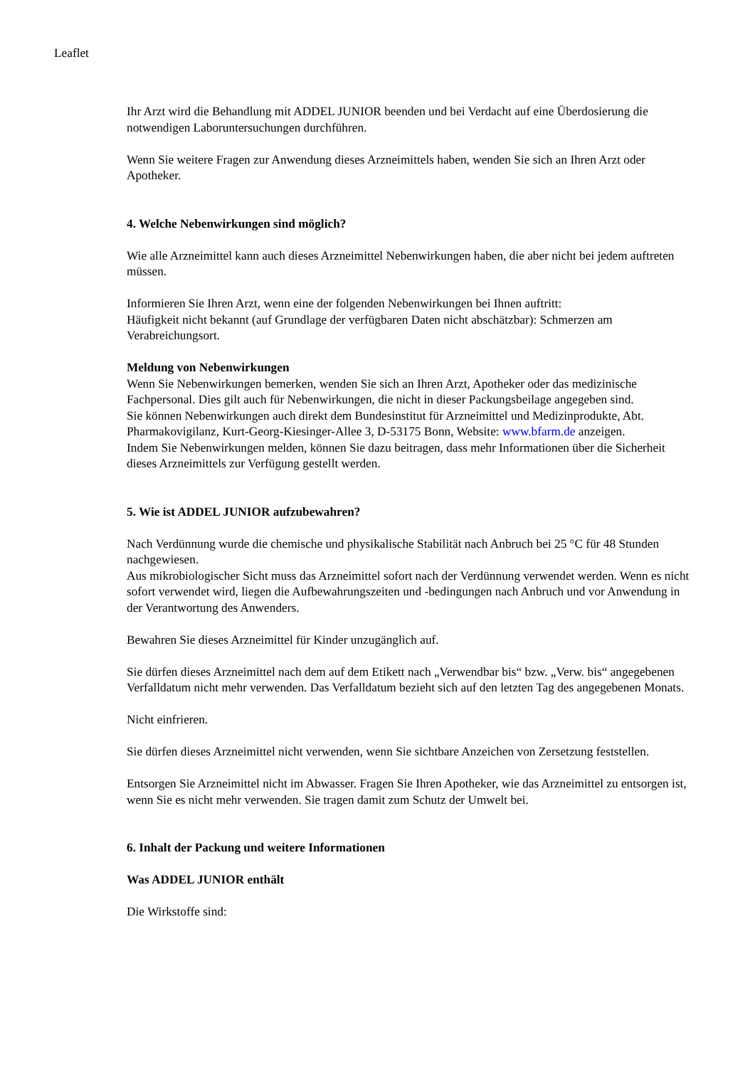Leaflet
Ihr Arzt wird die Behandlung mit ADDEL JUNIOR beenden und bei Verdacht auf eine Überdosierung die notwendigen Laboruntersuchungen durchführen.
Wenn Sie weitere Fragen zur Anwendung dieses Arzneimittels haben, wenden Sie sich an Ihren Arzt oder Apotheker.
4. Welche Nebenwirkungen sind möglich?
Wie alle Arzneimittel kann auch dieses Arzneimittel Nebenwirkungen haben, die aber nicht bei jedem auftreten müssen.
Informieren Sie Ihren Arzt, wenn eine der folgenden Nebenwirkungen bei Ihnen auftritt:
Häufigkeit nicht bekannt (auf Grundlage der verfügbaren Daten nicht abschätzbar): Schmerzen am Verabreichungsort.
Meldung von Nebenwirkungen
Wenn Sie Nebenwirkungen bemerken, wenden Sie sich an Ihren Arzt, Apotheker oder das medizinische Fachpersonal. Dies gilt auch für Nebenwirkungen, die nicht in dieser Packungsbeilage angegeben sind.
Sie können Nebenwirkungen auch direkt dem Bundesinstitut für Arzneimittel und Medizinprodukte, Abt. Pharmakovigilanz, Kurt-Georg-Kiesinger-Allee 3, D-53175 Bonn, Website: www.bfarm.de anzeigen.
Indem Sie Nebenwirkungen melden, können Sie dazu beitragen, dass mehr Informationen über die Sicherheit dieses Arzneimittels zur Verfügung gestellt werden.
5. Wie ist ADDEL JUNIOR aufzubewahren?
Nach Verdünnung wurde die chemische und physikalische Stabilität nach Anbruch bei 25 °C für 48 Stunden nachgewiesen.
Aus mikrobiologischer Sicht muss das Arzneimittel sofort nach der Verdünnung verwendet werden. Wenn es nicht sofort verwendet wird, liegen die Aufbewahrungszeiten und -bedingungen nach Anbruch und vor Anwendung in der Verantwortung des Anwenders.
Bewahren Sie dieses Arzneimittel für Kinder unzugänglich auf.
Sie dürfen dieses Arzneimittel nach dem auf dem Etikett nach „Verwendbar bis“ bzw. „Verw. bis“ angegebenen Verfalldatum nicht mehr verwenden. Das Verfalldatum bezieht sich auf den letzten Tag des angegebenen Monats.
Nicht einfrieren.
Sie dürfen dieses Arzneimittel nicht verwenden, wenn Sie sichtbare Anzeichen von Zersetzung feststellen.
Entsorgen Sie Arzneimittel nicht im Abwasser. Fragen Sie Ihren Apotheker, wie das Arzneimittel zu entsorgen ist, wenn Sie es nicht mehr verwenden. Sie tragen damit zum Schutz der Umwelt bei.
6. Inhalt der Packung und weitere Informationen
Was ADDEL JUNIOR enthält
Die Wirkstoffe sind: